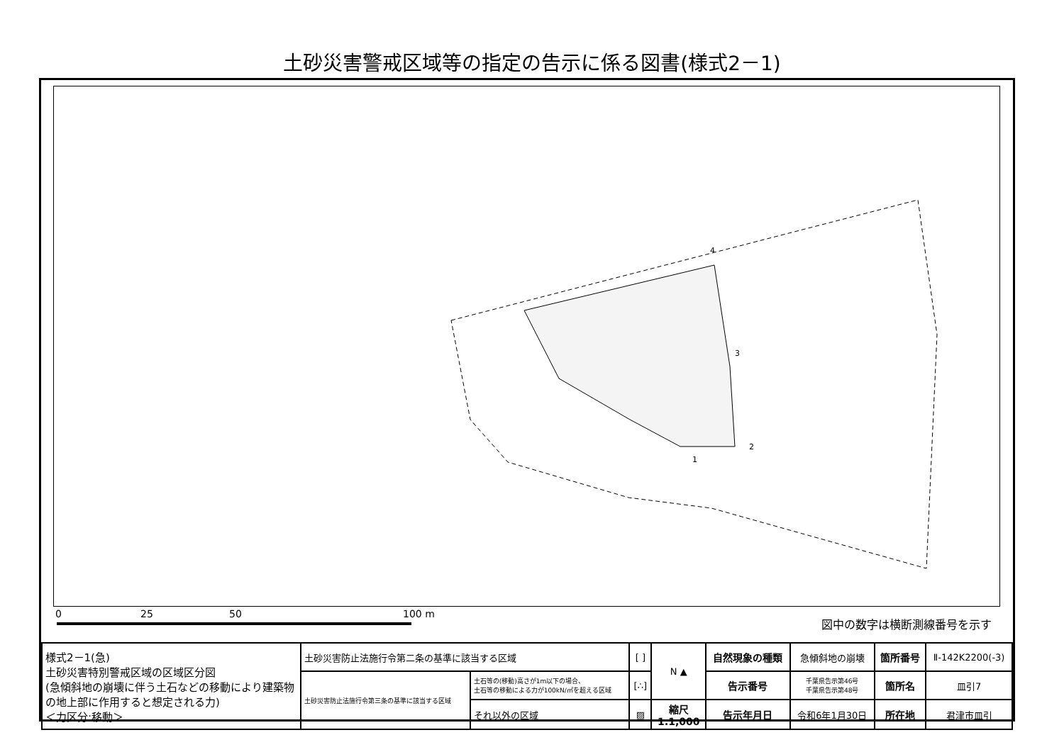土砂災害警戒区域等の指定の告示に係る図書(様式2－1)
4
3
2
1
0 25 50 100 m
図中の数字は横断測線番号を示す
| 様式2－1(急) 土砂災害特別警戒区域の区域区分図 (急傾斜地の崩壊に伴う土石などの移動により建築物の地上部に作用すると想定される力) ＜力区分:移動＞ | 土砂災害防止法施行令第二条の基準に該当する区域 | | [ ] | N ▲ | 自然現象の種類 | 急傾斜地の崩壊 | 箇所番号 | Ⅱ-142K2200(-3) |
| | 土砂災害防止法施行令第三条の基準に該当する区域 | 土石等の(移動)高さが1m以下の場合、 土石等の移動による力が100kN/㎡を超える区域 | [∴] | | 告示番号 | 千葉県告示第46号 千葉県告示第48号 | 箇所名 | 皿引7 |
| | | それ以外の区域 | ▨ | 縮尺 1:1,000 | 告示年月日 | 令和6年1月30日 | 所在地 | 君津市皿引 |